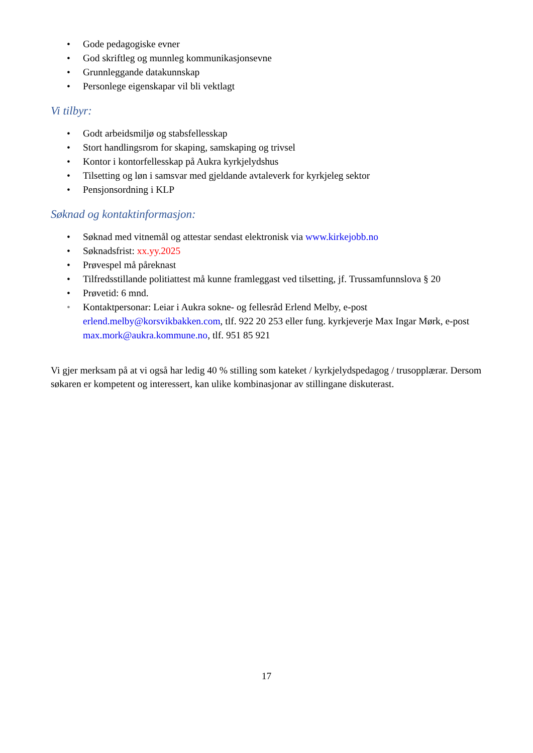• Gode pedagogiske evner
• God skriftleg og munnleg kommunikasjonsevne
• Grunnleggande datakunnskap
• Personlege eigenskapar vil bli vektlagt
Vi tilbyr:
• Godt arbeidsmiljø og stabsfellesskap
• Stort handlingsrom for skaping, samskaping og trivsel
• Kontor i kontorfellesskap på Aukra kyrkjelydshus
• Tilsetting og løn i samsvar med gjeldande avtaleverk for kyrkjeleg sektor
• Pensjonsordning i KLP
Søknad og kontaktinformasjon:
• Søknad med vitnemål og attestar sendast elektronisk via www.kirkejobb.no
• Søknadsfrist: xx.yy.2025
• Prøvespel må påreknast
• Tilfredsstillande politiattest må kunne framleggast ved tilsetting, jf. Trussamfunnslova § 20
• Prøvetid: 6 mnd.
• Kontaktpersonar: Leiar i Aukra sokne- og fellesråd Erlend Melby, e-post erlend.melby@korsvikbakken.com, tlf. 922 20 253 eller fung. kyrkjeverje Max Ingar Mørk, e-post max.mork@aukra.kommune.no, tlf. 951 85 921
Vi gjer merksam på at vi også har ledig 40 % stilling som kateket / kyrkjelydspedagog / trusopplærar. Dersom søkaren er kompetent og interessert, kan ulike kombinasjonar av stillingane diskuterast.
17